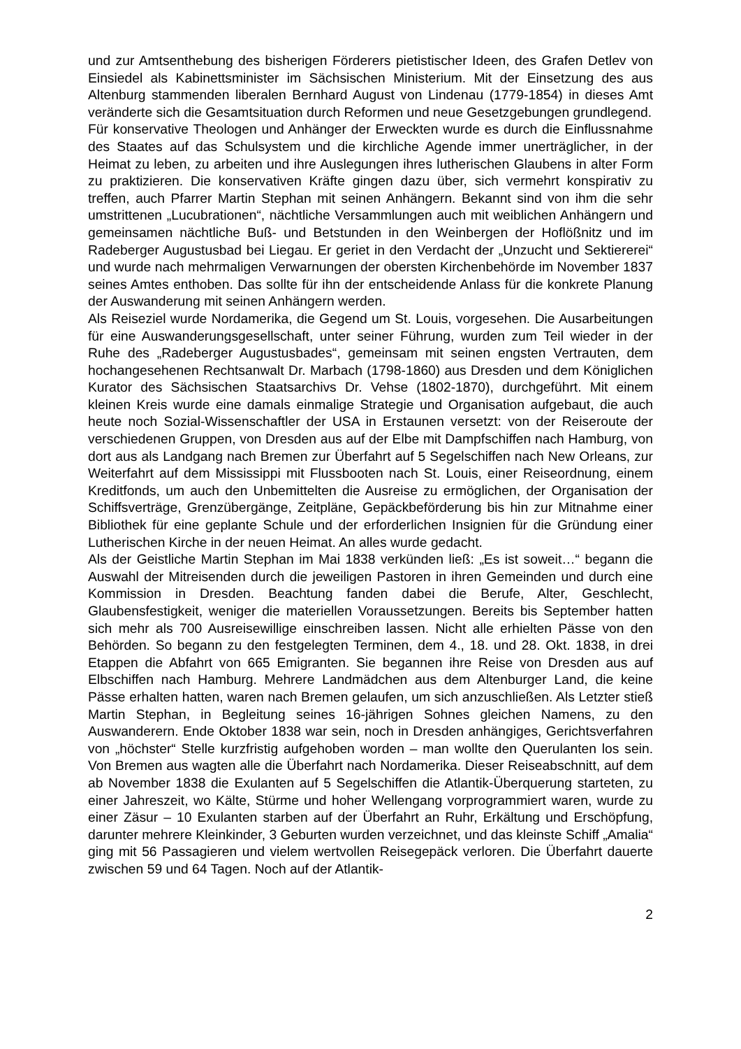und zur Amtsenthebung des bisherigen Förderers pietistischer Ideen, des Grafen Detlev von Einsiedel als Kabinettsminister im Sächsischen Ministerium. Mit der Einsetzung des aus Altenburg stammenden liberalen Bernhard August von Lindenau (1779-1854) in dieses Amt veränderte sich die Gesamtsituation durch Reformen und neue Gesetzgebungen grundlegend.
Für konservative Theologen und Anhänger der Erweckten wurde es durch die Einflussnahme des Staates auf das Schulsystem und die kirchliche Agende immer unerträglicher, in der Heimat zu leben, zu arbeiten und ihre Auslegungen ihres lutherischen Glaubens in alter Form zu praktizieren. Die konservativen Kräfte gingen dazu über, sich vermehrt konspirativ zu treffen, auch Pfarrer Martin Stephan mit seinen Anhängern. Bekannt sind von ihm die sehr umstrittenen „Lucubrationen“, nächtliche Versammlungen auch mit weiblichen Anhängern und gemeinsamen nächtliche Buß- und Betstunden in den Weinbergen der Hoflößnitz und im Radeberger Augustusbad bei Liegau. Er geriet in den Verdacht der „Unzucht und Sektiererei“ und wurde nach mehrmaligen Verwarnungen der obersten Kirchenbehörde im November 1837 seines Amtes enthoben. Das sollte für ihn der entscheidende Anlass für die konkrete Planung der Auswanderung mit seinen Anhängern werden.
Als Reiseziel wurde Nordamerika, die Gegend um St. Louis, vorgesehen. Die Ausarbeitungen für eine Auswanderungsgesellschaft, unter seiner Führung, wurden zum Teil wieder in der Ruhe des „Radeberger Augustusbades“, gemeinsam mit seinen engsten Vertrauten, dem hochangesehenen Rechtsanwalt Dr. Marbach (1798-1860) aus Dresden und dem Königlichen Kurator des Sächsischen Staatsarchivs Dr. Vehse (1802-1870), durchgeführt. Mit einem kleinen Kreis wurde eine damals einmalige Strategie und Organisation aufgebaut, die auch heute noch Sozial-Wissenschaftler der USA in Erstaunen versetzt: von der Reiseroute der verschiedenen Gruppen, von Dresden aus auf der Elbe mit Dampfschiffen nach Hamburg, von dort aus als Landgang nach Bremen zur Überfahrt auf 5 Segelschiffen nach New Orleans, zur Weiterfahrt auf dem Mississippi mit Flussbooten nach St. Louis, einer Reiseordnung, einem Kreditfonds, um auch den Unbemittelten die Ausreise zu ermöglichen, der Organisation der Schiffsverträge, Grenzübergänge, Zeitpläne, Gepäckbeförderung bis hin zur Mitnahme einer Bibliothek für eine geplante Schule und der erforderlichen Insignien für die Gründung einer Lutherischen Kirche in der neuen Heimat. An alles wurde gedacht.
Als der Geistliche Martin Stephan im Mai 1838 verkünden ließ: „Es ist soweit…“ begann die Auswahl der Mitreisenden durch die jeweiligen Pastoren in ihren Gemeinden und durch eine Kommission in Dresden. Beachtung fanden dabei die Berufe, Alter, Geschlecht, Glaubensfestigkeit, weniger die materiellen Voraussetzungen. Bereits bis September hatten sich mehr als 700 Ausreisewillige einschreiben lassen. Nicht alle erhielten Pässe von den Behörden. So begann zu den festgelegten Terminen, dem 4., 18. und 28. Okt. 1838, in drei Etappen die Abfahrt von 665 Emigranten. Sie begannen ihre Reise von Dresden aus auf Elbschiffen nach Hamburg. Mehrere Landmädchen aus dem Altenburger Land, die keine Pässe erhalten hatten, waren nach Bremen gelaufen, um sich anzuschließen. Als Letzter stieß Martin Stephan, in Begleitung seines 16-jährigen Sohnes gleichen Namens, zu den Auswanderern. Ende Oktober 1838 war sein, noch in Dresden anhängiges, Gerichtsverfahren von „höchster“ Stelle kurzfristig aufgehoben worden – man wollte den Querulanten los sein. Von Bremen aus wagten alle die Überfahrt nach Nordamerika. Dieser Reiseabschnitt, auf dem ab November 1838 die Exulanten auf 5 Segelschiffen die Atlantik-Überquerung starteten, zu einer Jahreszeit, wo Kälte, Stürme und hoher Wellengang vorprogrammiert waren, wurde zu einer Zäsur – 10 Exulanten starben auf der Überfahrt an Ruhr, Erkältung und Erschöpfung, darunter mehrere Kleinkinder, 3 Geburten wurden verzeichnet, und das kleinste Schiff „Amalia“ ging mit 56 Passagieren und vielem wertvollen Reisegepäck verloren. Die Überfahrt dauerte zwischen 59 und 64 Tagen. Noch auf der Atlantik-
2